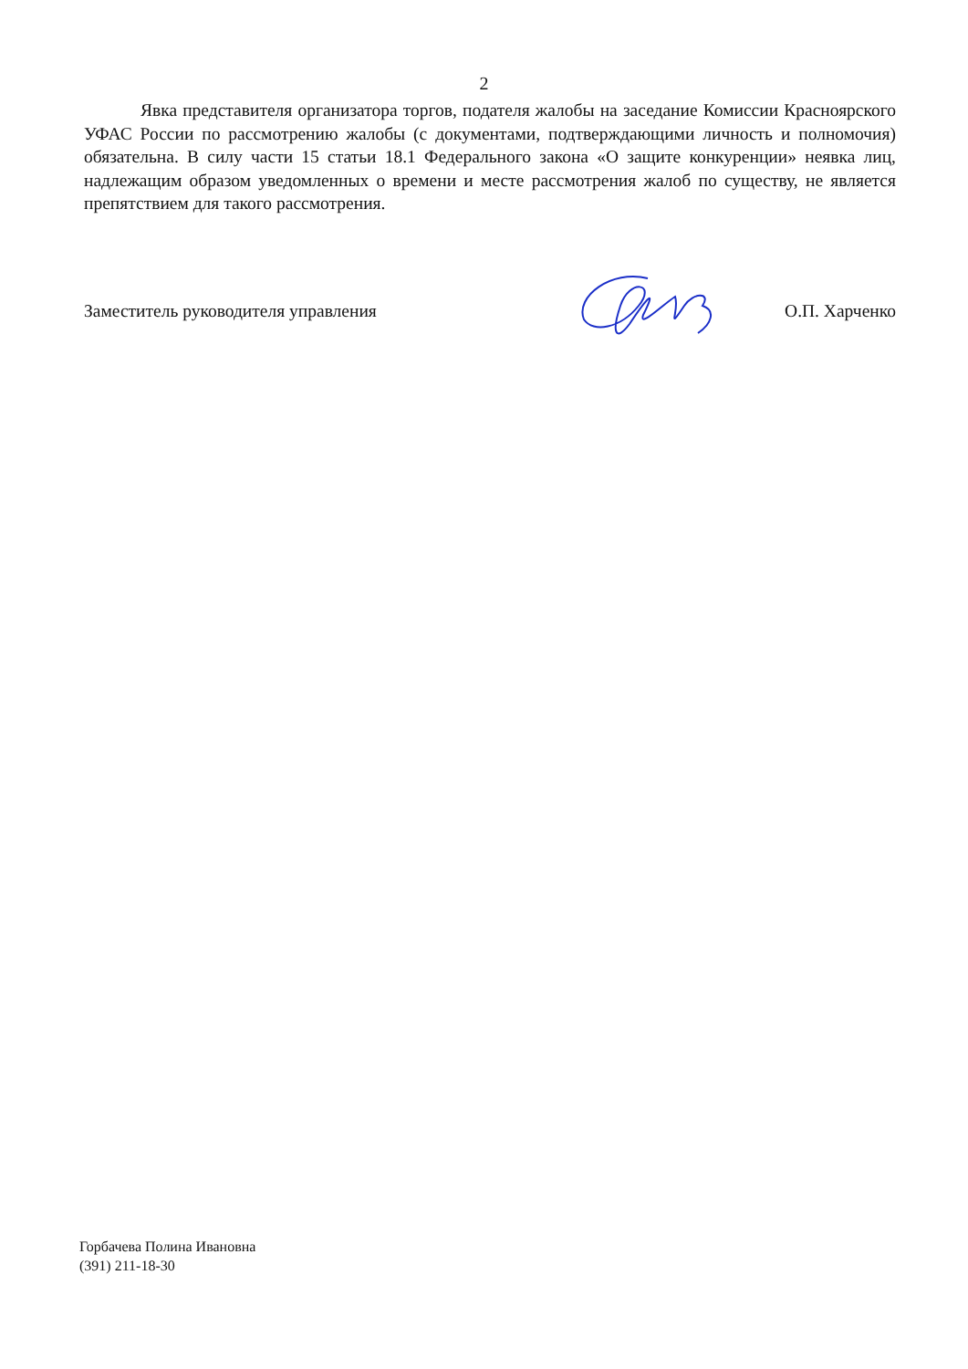2
Явка представителя организатора торгов, подателя жалобы на заседание Комиссии Красноярского УФАС России по рассмотрению жалобы (с документами, подтверждающими личность и полномочия) обязательна. В силу части 15 статьи 18.1 Федерального закона «О защите конкуренции» неявка лиц, надлежащим образом уведомленных о времени и месте рассмотрения жалоб по существу, не является препятствием для такого рассмотрения.
Заместитель руководителя управления О.П. Харченко
Горбачева Полина Ивановна
(391) 211-18-30